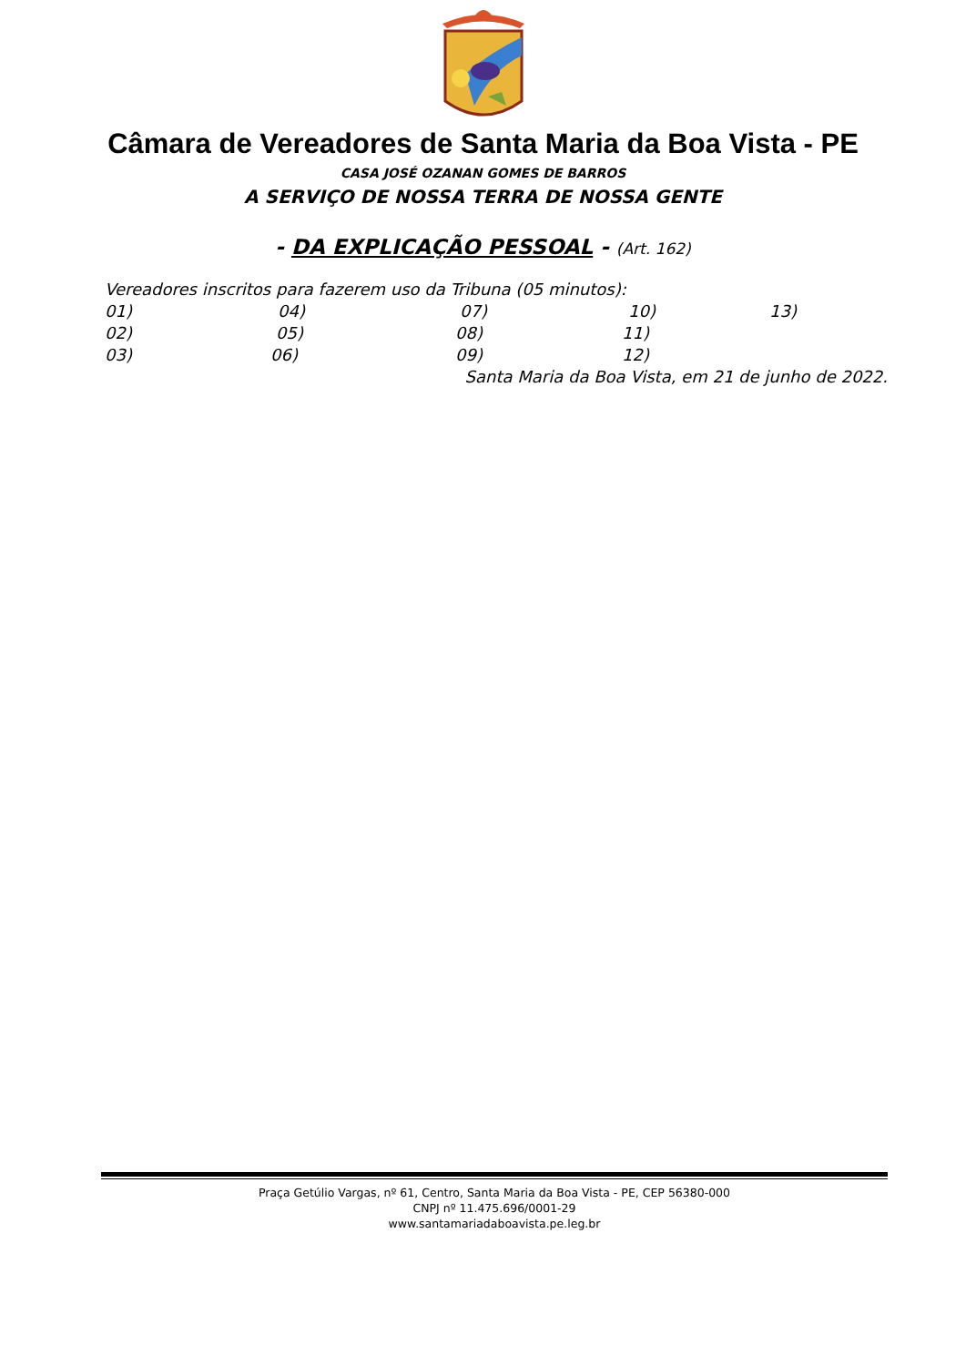Câmara de Vereadores de Santa Maria da Boa Vista - PE
CASA JOSÉ OZANAN GOMES DE BARROS
A SERVIÇO DE NOSSA TERRA DE NOSSA GENTE
- DA EXPLICAÇÃO PESSOAL - (Art. 162)
Vereadores inscritos para fazerem uso da Tribuna (05 minutos):
01) 04) 07) 10) 13)
02) 05) 08) 11)
03) 06) 09) 12)
Santa Maria da Boa Vista, em 21 de junho de 2022.
Praça Getúlio Vargas, nº 61, Centro, Santa Maria da Boa Vista - PE, CEP 56380-000
CNPJ nº 11.475.696/0001-29
www.santamariadaboavista.pe.leg.br